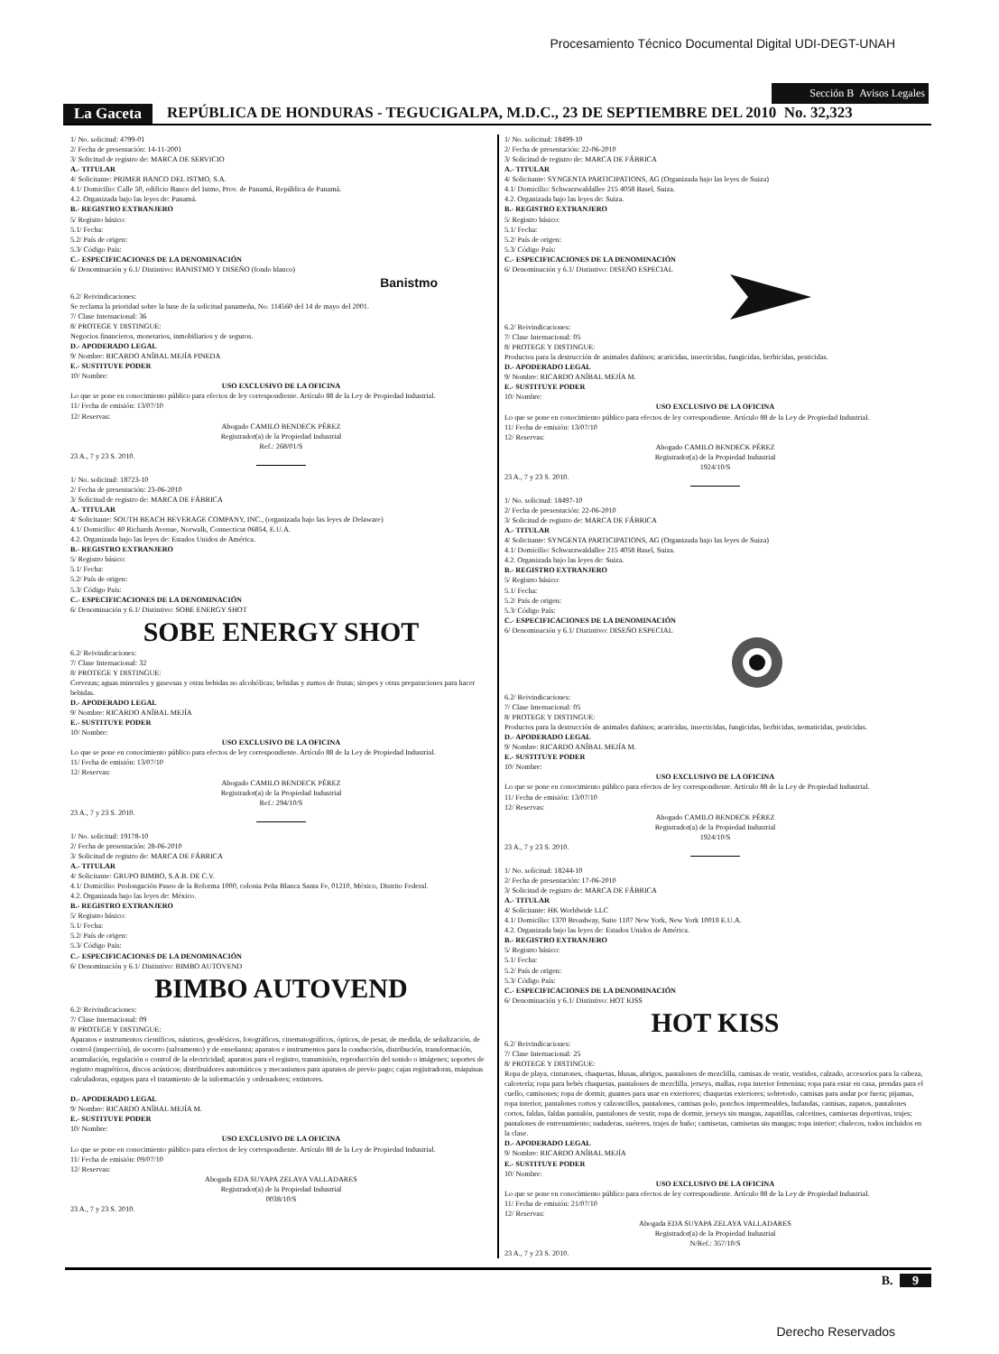Procesamiento Técnico Documental Digital UDI-DEGT-UNAH
Sección B Avisos Legales
La Gaceta REPÚBLICA DE HONDURAS - TEGUCIGALPA, M.D.C., 23 DE SEPTIEMBRE DEL 2010 No. 32,323
1/ No. solicitud: 4799-01
2/ Fecha de presentación: 14-11-2001
3/ Solicitud de registro de: MARCA DE SERVICIO
A.- TITULAR
4/ Solicitante: PRIMER BANCO DEL ISTMO, S.A.
4.1/ Domicilio: Calle 50, edificio Banco del Istmo, Prov. de Panamá, República de Panamá.
4.2. Organizada bajo las leyes de: Panamá.
B.- REGISTRO EXTRANJERO
5/ Registro básico:
5.1/ Fecha:
5.2/ País de origen:
5.3/ Código País:
C.- ESPECIFICACIONES DE LA DENOMINACIÓN
6/ Denominación y 6.1/ Distintivo: BANISTMO Y DISEÑO (fondo blanco)
Banistmo
6.2/ Reivindicaciones:
Se reclama la prioridad sobre la base de la solicitud panameña, No. 114560 del 14 de mayo del 2001.
7/ Clase Internacional: 36
8/ PROTEGE Y DISTINGUE:
Negocios financieros, monetarios, inmobiliarios y de seguros.
D.- APODERADO LEGAL
9/ Nombre: RICARDO ANÍBAL MEJÍA PINEDA
E.- SUSTITUYE PODER
10/ Nombre:
USO EXCLUSIVO DE LA OFICINA
Lo que se pone en conocimiento público para efectos de ley correspondiente. Artículo 88 de la Ley de Propiedad Industrial.
11/ Fecha de emisión: 13/07/10
12/ Reservas:
Abogado CAMILO BENDECK PÉREZ
Registrador(a) de la Propiedad Industrial
Ref.: 268/01/S
23 A., 7 y 23 S. 2010.
1/ No. solicitud: 18723-10
2/ Fecha de presentación: 23-06-2010
3/ Solicitud de registro de: MARCA DE FÁBRICA
A.- TITULAR
4/ Solicitante: SOUTH BEACH BEVERAGE COMPANY, INC., (organizada bajo las leyes de Delaware)
4.1/ Domicilio: 40 Richards Avenue, Norwalk, Connecticut 06854, E.U.A.
4.2. Organizada bajo las leyes de: Estados Unidos de América.
B.- REGISTRO EXTRANJERO
5/ Registro básico:
5.1/ Fecha:
5.2/ País de origen:
5.3/ Código País:
C.- ESPECIFICACIONES DE LA DENOMINACIÓN
6/ Denominación y 6.1/ Distintivo: SOBE ENERGY SHOT
SOBE ENERGY SHOT
6.2/ Reivindicaciones:
7/ Clase Internacional: 32
8/ PROTEGE Y DISTINGUE:
Cervezas; aguas minerales y gaseosas y otras bebidas no alcohólicas; bebidas y zumos de frutas; siropes y otras preparaciones para hacer bebidas.
D.- APODERADO LEGAL
9/ Nombre: RICARDO ANÍBAL MEJÍA
E.- SUSTITUYE PODER
10/ Nombre:
USO EXCLUSIVO DE LA OFICINA
Lo que se pone en conocimiento público para efectos de ley correspondiente. Artículo 88 de la Ley de Propiedad Industrial.
11/ Fecha de emisión: 13/07/10
12/ Reservas:
Abogado CAMILO BENDECK PÉREZ
Registrador(a) de la Propiedad Industrial
Ref.: 294/10/S
23 A., 7 y 23 S. 2010.
1/ No. solicitud: 19178-10
2/ Fecha de presentación: 28-06-2010
3/ Solicitud de registro de: MARCA DE FÁBRICA
A.- TITULAR
4/ Solicitante: GRUPO BIMBO, S.A.B. DE C.V.
4.1/ Domicilio: Prolongación Paseo de la Reforma 1000, colonia Peña Blanca Santa Fe, 01210, México, Distrito Federal.
4.2. Organizada bajo las leyes de: México.
B.- REGISTRO EXTRANJERO
5/ Registro básico:
5.1/ Fecha:
5.2/ País de origen:
5.3/ Código País:
C.- ESPECIFICACIONES DE LA DENOMINACIÓN
6/ Denominación y 6.1/ Distintivo: BIMBO AUTOVEND
BIMBO AUTOVEND
6.2/ Reivindicaciones:
7/ Clase Internacional: 09
8/ PROTEGE Y DISTINGUE:
Aparatos e instrumentos científicos, náuticos, geodésicos, fotográficos, cinematográficos, ópticos, de pesar, de medida, de señalización, de control (inspección), de socorro (salvamento) y de enseñanza; aparatos e instrumentos para la conducción, distribución, transformación, acumulación, regulación o control de la electricidad; aparatos para el registro, transmisión, reproducción del sonido o imágenes; soportes de registro magnéticos, discos acústicos; distribuidores automáticos y mecanismos para aparatos de previo pago; cajas registradoras, máquinas calculadoras, equipos para el tratamiento de la información y ordenadores; extintores.
D.- APODERADO LEGAL
9/ Nombre: RICARDO ANÍBAL MEJÍA M.
E.- SUSTITUYE PODER
10/ Nombre:
USO EXCLUSIVO DE LA OFICINA
Lo que se pone en conocimiento público para efectos de ley correspondiente. Artículo 88 de la Ley de Propiedad Industrial.
11/ Fecha de emisión: 09/07/10
12/ Reservas:
Abogada EDA SUYAPA ZELAYA VALLADARES
Registrador(a) de la Propiedad Industrial
0038/10/S
23 A., 7 y 23 S. 2010.
1/ No. solicitud: 18499-10
2/ Fecha de presentación: 22-06-2010
3/ Solicitud de registro de: MARCA DE FÁBRICA
A.- TITULAR
4/ Solicitante: SYNGENTA PARTICIPATIONS, AG (Organizada bajo las leyes de Suiza)
4.1/ Domicilio: Schwarzwaldallee 215 4058 Basel, Suiza.
4.2. Organizada bajo las leyes de: Suiza.
B.- REGISTRO EXTRANJERO
5/ Registro básico:
5.1/ Fecha:
5.2/ País de origen:
5.3/ Código País:
C.- ESPECIFICACIONES DE LA DENOMINACIÓN
6/ Denominación y 6.1/ Distintivo: DISEÑO ESPECIAL
6.2/ Reivindicaciones:
7/ Clase Internacional: 05
8/ PROTEGE Y DISTINGUE:
Productos para la destrucción de animales dañinos; acaricidas, insecticidas, fungicidas, herbicidas, pesticidas.
D.- APODERADO LEGAL
9/ Nombre: RICARDO ANÍBAL MEJÍA M.
E.- SUSTITUYE PODER
10/ Nombre:
USO EXCLUSIVO DE LA OFICINA
Lo que se pone en conocimiento público para efectos de ley correspondiente. Artículo 88 de la Ley de Propiedad Industrial.
11/ Fecha de emisión: 13/07/10
12/ Reservas:
Abogado CAMILO BENDECK PÉREZ
Registrador(a) de la Propiedad Industrial
1924/10/S
23 A., 7 y 23 S. 2010.
1/ No. solicitud: 18497-10
2/ Fecha de presentación: 22-06-2010
3/ Solicitud de registro de: MARCA DE FÁBRICA
A.- TITULAR
4/ Solicitante: SYNGENTA PARTICIPATIONS, AG (Organizada bajo las leyes de Suiza)
4.1/ Domicilio: Schwarzwaldallee 215 4058 Basel, Suiza.
4.2. Organizada bajo las leyes de: Suiza.
B.- REGISTRO EXTRANJERO
5/ Registro básico:
5.1/ Fecha:
5.2/ País de origen:
5.3/ Código País:
C.- ESPECIFICACIONES DE LA DENOMINACIÓN
6/ Denominación y 6.1/ Distintivo: DISEÑO ESPECIAL
6.2/ Reivindicaciones:
7/ Clase Internacional: 05
8/ PROTEGE Y DISTINGUE:
Productos para la destrucción de animales dañinos; acaricidas, insecticidas, fungicidas, herbicidas, nematicidas, pesticidas.
D.- APODERADO LEGAL
9/ Nombre: RICARDO ANÍBAL MEJÍA M.
E.- SUSTITUYE PODER
10/ Nombre:
USO EXCLUSIVO DE LA OFICINA
Lo que se pone en conocimiento público para efectos de ley correspondiente. Artículo 88 de la Ley de Propiedad Industrial.
11/ Fecha de emisión: 13/07/10
12/ Reservas:
Abogado CAMILO BENDECK PÉREZ
Registrador(a) de la Propiedad Industrial
1924/10/S
23 A., 7 y 23 S. 2010.
1/ No. solicitud: 18244-10
2/ Fecha de presentación: 17-06-2010
3/ Solicitud de registro de: MARCA DE FÁBRICA
A.- TITULAR
4/ Solicitante: HK Worldwide LLC
4.1/ Domicilio: 1370 Broadway, Suite 1107 New York, New York 10018 E.U.A.
4.2. Organizada bajo las leyes de: Estados Unidos de América.
B.- REGISTRO EXTRANJERO
5/ Registro básico:
5.1/ Fecha:
5.2/ País de origen:
5.3/ Código País:
C.- ESPECIFICACIONES DE LA DENOMINACIÓN
6/ Denominación y 6.1/ Distintivo: HOT KISS
HOT KISS
6.2/ Reivindicaciones:
7/ Clase Internacional: 25
8/ PROTEGE Y DISTINGUE:
Ropa de playa, cinturones, chaquetas, blusas, abrigos, pantalones de mezclilla, camisas de vestir, vestidos, calzado, accesorios para la cabeza, calcetería; ropa para bebés chaquetas, pantalones de mezclilla, jerseys, mallas, ropa interior femenina; ropa para estar en casa, prendas para el cuello, camisones; ropa de dormir, guantes para usar en exteriores; chaquetas exteriores; sobretodo, camisas para andar por fuera; pijamas, ropa interior, pantalones cortos y calzoncillos, pantalones, camisas polo, ponchos impermeables, bufandas, camisas, zapatos, pantalones cortos, faldas, faldas pantalón, pantalones de vestir, ropa de dormir, jerseys sin mangas, zapatillas, calcetines, camisetas deportivas, trajes; pantalones de entrenamiento; sudaderas, suéteres, trajes de baño; camisetas, camisetas sin mangas; ropa interior; chalecos, todos incluidos en la clase.
D.- APODERADO LEGAL
9/ Nombre: RICARDO ANÍBAL MEJÍA
E.- SUSTITUYE PODER
10/ Nombre:
USO EXCLUSIVO DE LA OFICINA
Lo que se pone en conocimiento público para efectos de ley correspondiente. Artículo 88 de la Ley de Propiedad Industrial.
11/ Fecha de emisión: 21/07/10
12/ Reservas:
Abogada EDA SUYAPA ZELAYA VALLADARES
Registrador(a) de la Propiedad Industrial
N/Ref.: 357/10/S
23 A., 7 y 23 S. 2010.
B. 9
Derecho Reservados